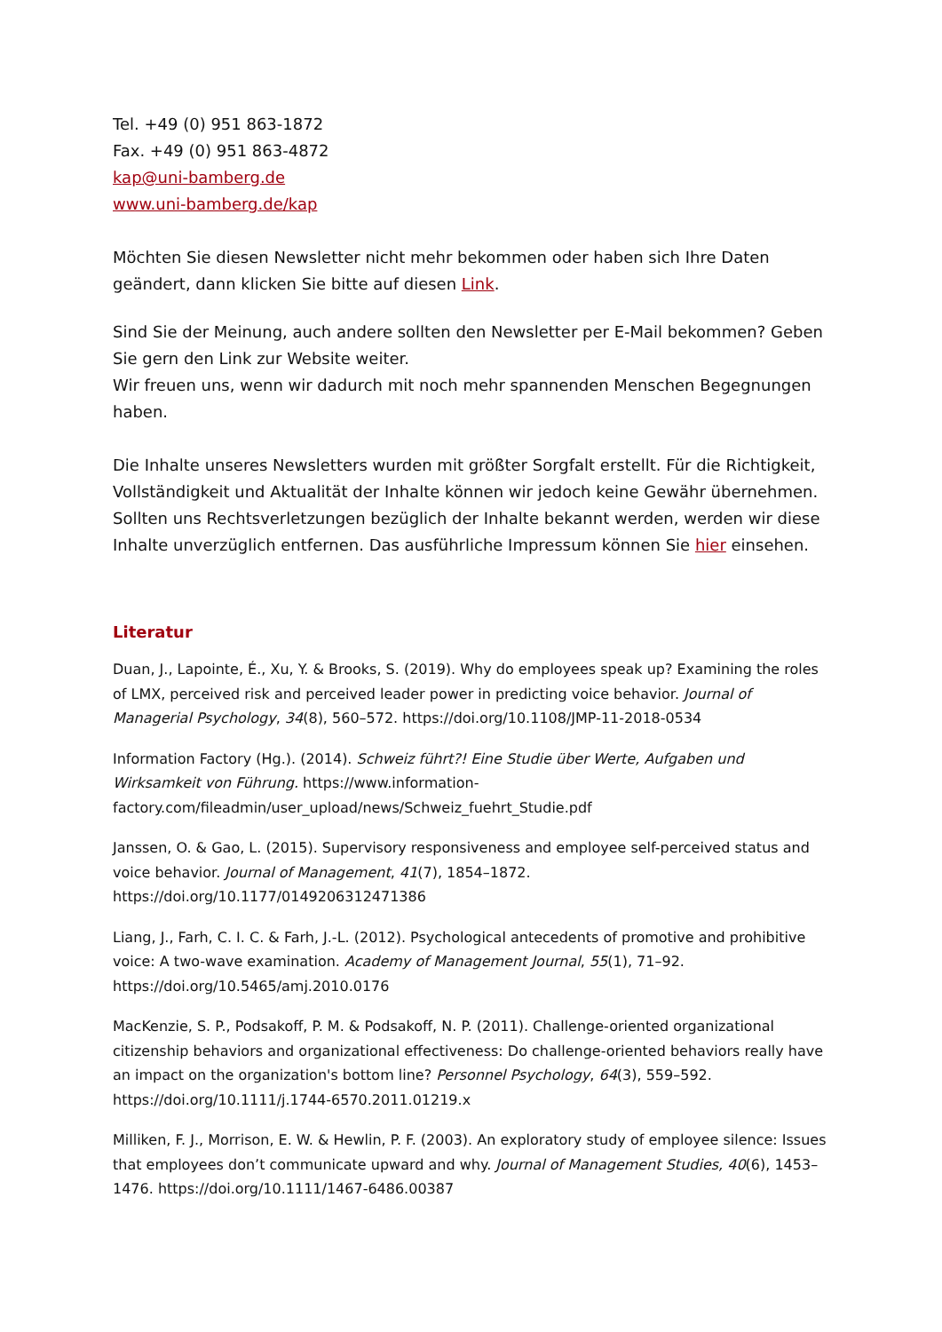Tel. +49 (0) 951 863-1872
Fax. +49 (0) 951 863-4872
kap@uni-bamberg.de
www.uni-bamberg.de/kap
Möchten Sie diesen Newsletter nicht mehr bekommen oder haben sich Ihre Daten geändert, dann klicken Sie bitte auf diesen Link.
Sind Sie der Meinung, auch andere sollten den Newsletter per E-Mail bekommen? Geben Sie gern den Link zur Website weiter.
Wir freuen uns, wenn wir dadurch mit noch mehr spannenden Menschen Begegnungen haben.
Die Inhalte unseres Newsletters wurden mit größter Sorgfalt erstellt. Für die Richtigkeit, Vollständigkeit und Aktualität der Inhalte können wir jedoch keine Gewähr übernehmen. Sollten uns Rechtsverletzungen bezüglich der Inhalte bekannt werden, werden wir diese Inhalte unverzüglich entfernen. Das ausführliche Impressum können Sie hier einsehen.
Literatur
Duan, J., Lapointe, É., Xu, Y. & Brooks, S. (2019). Why do employees speak up? Examining the roles of LMX, perceived risk and perceived leader power in predicting voice behavior. Journal of Managerial Psychology, 34(8), 560–572. https://doi.org/10.1108/JMP-11-2018-0534
Information Factory (Hg.). (2014). Schweiz führt?! Eine Studie über Werte, Aufgaben und Wirksamkeit von Führung. https://www.information-factory.com/fileadmin/user_upload/news/Schweiz_fuehrt_Studie.pdf
Janssen, O. & Gao, L. (2015). Supervisory responsiveness and employee self-perceived status and voice behavior. Journal of Management, 41(7), 1854–1872. https://doi.org/10.1177/0149206312471386
Liang, J., Farh, C. I. C. & Farh, J.-L. (2012). Psychological antecedents of promotive and prohibitive voice: A two-wave examination. Academy of Management Journal, 55(1), 71–92. https://doi.org/10.5465/amj.2010.0176
MacKenzie, S. P., Podsakoff, P. M. & Podsakoff, N. P. (2011). Challenge-oriented organizational citizenship behaviors and organizational effectiveness: Do challenge-oriented behaviors really have an impact on the organization's bottom line? Personnel Psychology, 64(3), 559–592. https://doi.org/10.1111/j.1744-6570.2011.01219.x
Milliken, F. J., Morrison, E. W. & Hewlin, P. F. (2003). An exploratory study of employee silence: Issues that employees don’t communicate upward and why. Journal of Management Studies, 40(6), 1453–1476. https://doi.org/10.1111/1467-6486.00387